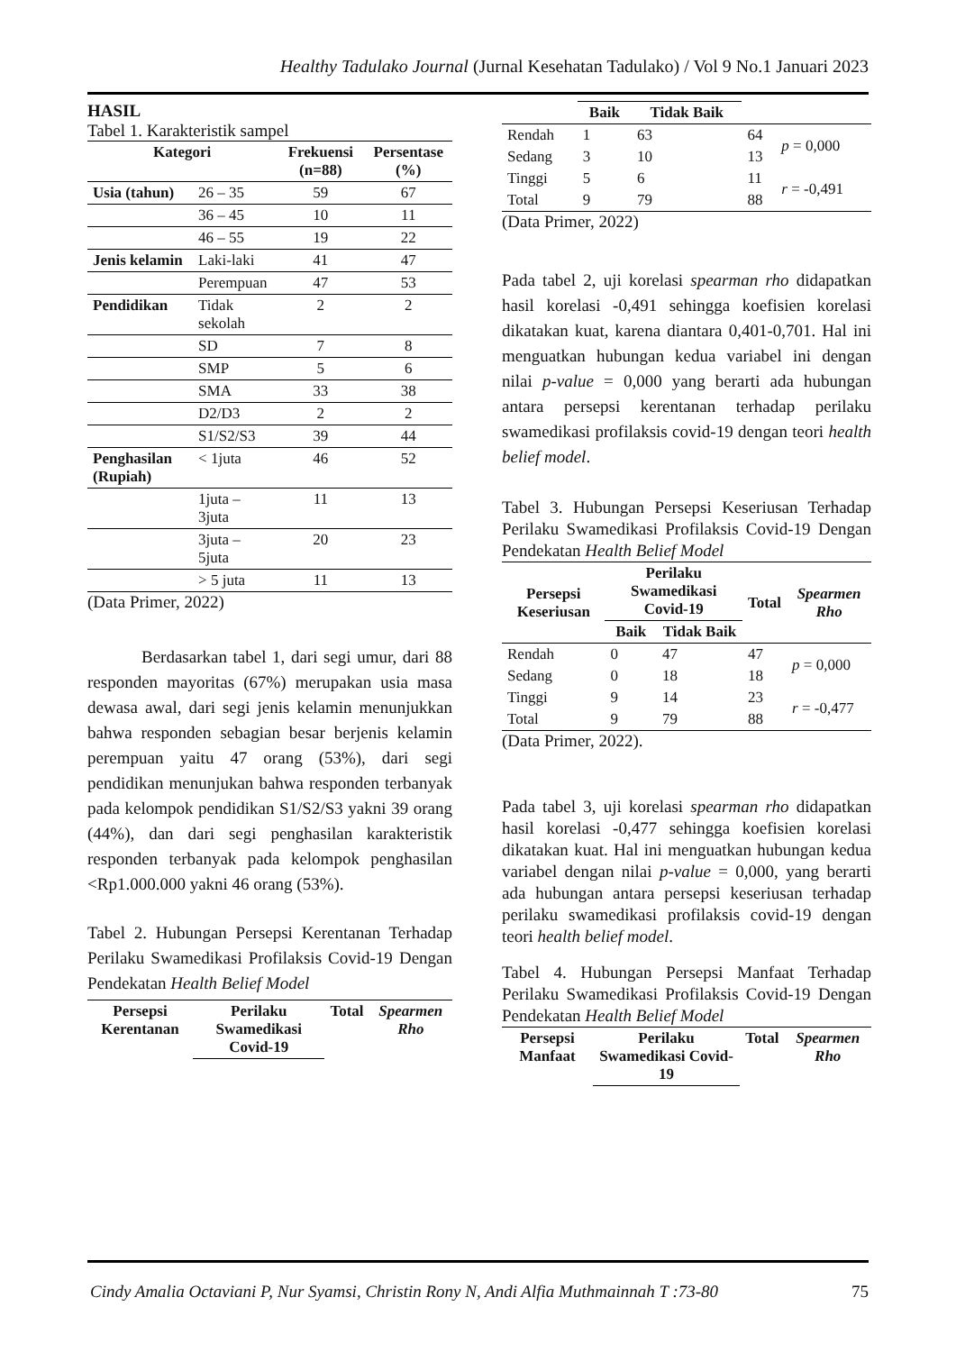Healthy Tadulako Journal (Jurnal Kesehatan Tadulako) / Vol 9 No.1 Januari 2023
HASIL
Tabel 1. Karakteristik sampel
| Kategori | | Frekuensi (n=88) | Persentase (%) |
| --- | --- | --- | --- |
| Usia (tahun) | 26 – 35 | 59 | 67 |
| | 36 – 45 | 10 | 11 |
| | 46 – 55 | 19 | 22 |
| Jenis kelamin | Laki-laki | 41 | 47 |
| | Perempuan | 47 | 53 |
| Pendidikan | Tidak sekolah | 2 | 2 |
| | SD | 7 | 8 |
| | SMP | 5 | 6 |
| | SMA | 33 | 38 |
| | D2/D3 | 2 | 2 |
| | S1/S2/S3 | 39 | 44 |
| Penghasilan (Rupiah) | < 1juta | 46 | 52 |
| | 1juta – 3juta | 11 | 13 |
| | 3juta – 5juta | 20 | 23 |
| | > 5 juta | 11 | 13 |
(Data Primer, 2022)
Berdasarkan tabel 1, dari segi umur, dari 88 responden mayoritas (67%) merupakan usia masa dewasa awal, dari segi jenis kelamin menunjukkan bahwa responden sebagian besar berjenis kelamin perempuan yaitu 47 orang (53%), dari segi pendidikan menunjukan bahwa responden terbanyak pada kelompok pendidikan S1/S2/S3 yakni 39 orang (44%), dan dari segi penghasilan karakteristik responden terbanyak pada kelompok penghasilan <Rp1.000.000 yakni 46 orang (53%).
Tabel 2. Hubungan Persepsi Kerentanan Terhadap Perilaku Swamedikasi Profilaksis Covid-19 Dengan Pendekatan Health Belief Model
| Persepsi Kerentanan | Perilaku Swamedikasi Covid-19 | Total | Spearmen Rho |
| --- | --- | --- | --- |
| | Baik | Tidak Baik | | |
| --- | --- | --- | --- | --- |
| Rendah | 1 | 63 | 64 | p = 0,000 |
| Sedang | 3 | 10 | 13 | |
| Tinggi | 5 | 6 | 11 | r = -0,491 |
| Total | 9 | 79 | 88 | |
(Data Primer, 2022)
Pada tabel 2, uji korelasi spearman rho didapatkan hasil korelasi -0,491 sehingga koefisien korelasi dikatakan kuat, karena diantara 0,401-0,701. Hal ini menguatkan hubungan kedua variabel ini dengan nilai p-value = 0,000 yang berarti ada hubungan antara persepsi kerentanan terhadap perilaku swamedikasi profilaksis covid-19 dengan teori health belief model.
Tabel 3. Hubungan Persepsi Keseriusan Terhadap Perilaku Swamedikasi Profilaksis Covid-19 Dengan Pendekatan Health Belief Model
| Persepsi Keseriusan | Perilaku Swamedikasi Covid-19 | | Total | Spearmen Rho |
| --- | --- | --- | --- | --- |
| | Baik | Tidak Baik | | |
| Rendah | 0 | 47 | 47 | p = 0,000 |
| Sedang | 0 | 18 | 18 | |
| Tinggi | 9 | 14 | 23 | r = -0,477 |
| Total | 9 | 79 | 88 | |
(Data Primer, 2022).
Pada tabel 3, uji korelasi spearman rho didapatkan hasil korelasi -0,477 sehingga koefisien korelasi dikatakan kuat. Hal ini menguatkan hubungan kedua variabel dengan nilai p-value = 0,000, yang berarti ada hubungan antara persepsi keseriusan terhadap perilaku swamedikasi profilaksis covid-19 dengan teori health belief model.
Tabel 4. Hubungan Persepsi Manfaat Terhadap Perilaku Swamedikasi Profilaksis Covid-19 Dengan Pendekatan Health Belief Model
| Persepsi Manfaat | Perilaku Swamedikasi Covid-19 | Total | Spearmen Rho |
| --- | --- | --- | --- |
Cindy Amalia Octaviani P, Nur Syamsi, Christin Rony N, Andi Alfia Muthmainnah T :73-80 75